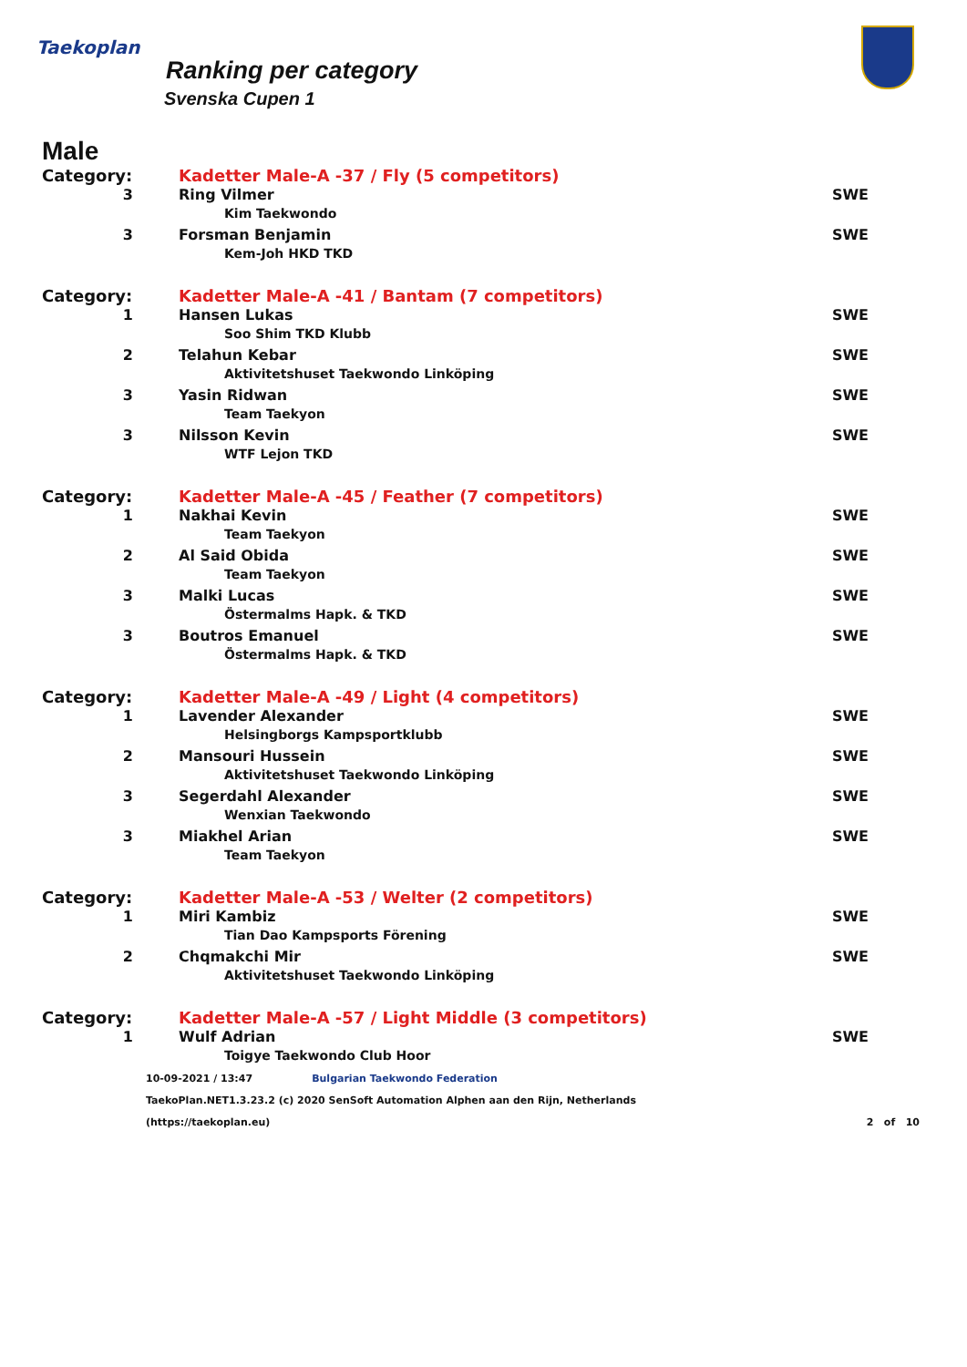Taekoplan
Ranking per category
Svenska Cupen 1
Male
| Category: | Kadetter Male-A -37 / Fly (5 competitors) | |
| 3 | Ring Vilmer | SWE |
| | Kim Taekwondo | |
| 3 | Forsman Benjamin | SWE |
| | Kem-Joh HKD TKD | |
| Category: | Kadetter Male-A -41 / Bantam (7 competitors) | |
| 1 | Hansen Lukas | SWE |
| | Soo Shim TKD Klubb | |
| 2 | Telahun Kebar | SWE |
| | Aktivitetshuset Taekwondo Linköping | |
| 3 | Yasin Ridwan | SWE |
| | Team Taekyon | |
| 3 | Nilsson Kevin | SWE |
| | WTF Lejon TKD | |
| Category: | Kadetter Male-A -45 / Feather (7 competitors) | |
| 1 | Nakhai Kevin | SWE |
| | Team Taekyon | |
| 2 | Al Said Obida | SWE |
| | Team Taekyon | |
| 3 | Malki Lucas | SWE |
| | Östermalms Hapk. & TKD | |
| 3 | Boutros Emanuel | SWE |
| | Östermalms Hapk. & TKD | |
| Category: | Kadetter Male-A -49 / Light (4 competitors) | |
| 1 | Lavender Alexander | SWE |
| | Helsingborgs Kampsportklubb | |
| 2 | Mansouri Hussein | SWE |
| | Aktivitetshuset Taekwondo Linköping | |
| 3 | Segerdahl Alexander | SWE |
| | Wenxian Taekwondo | |
| 3 | Miakhel Arian | SWE |
| | Team Taekyon | |
| Category: | Kadetter Male-A -53 / Welter (2 competitors) | |
| 1 | Miri Kambiz | SWE |
| | Tian Dao Kampsports Förening | |
| 2 | Chqmakchi Mir | SWE |
| | Aktivitetshuset Taekwondo Linköping | |
| Category: | Kadetter Male-A -57 / Light Middle (3 competitors) | |
| 1 | Wulf Adrian | SWE |
| | Toigye Taekwondo Club Hoor | |
10-09-2021 / 13:47 Bulgarian Taekwondo Federation
TaekoPlan.NET1.3.23.2 (c) 2020 SenSoft Automation Alphen aan den Rijn, Netherlands
(https://taekoplan.eu) 2 of 10